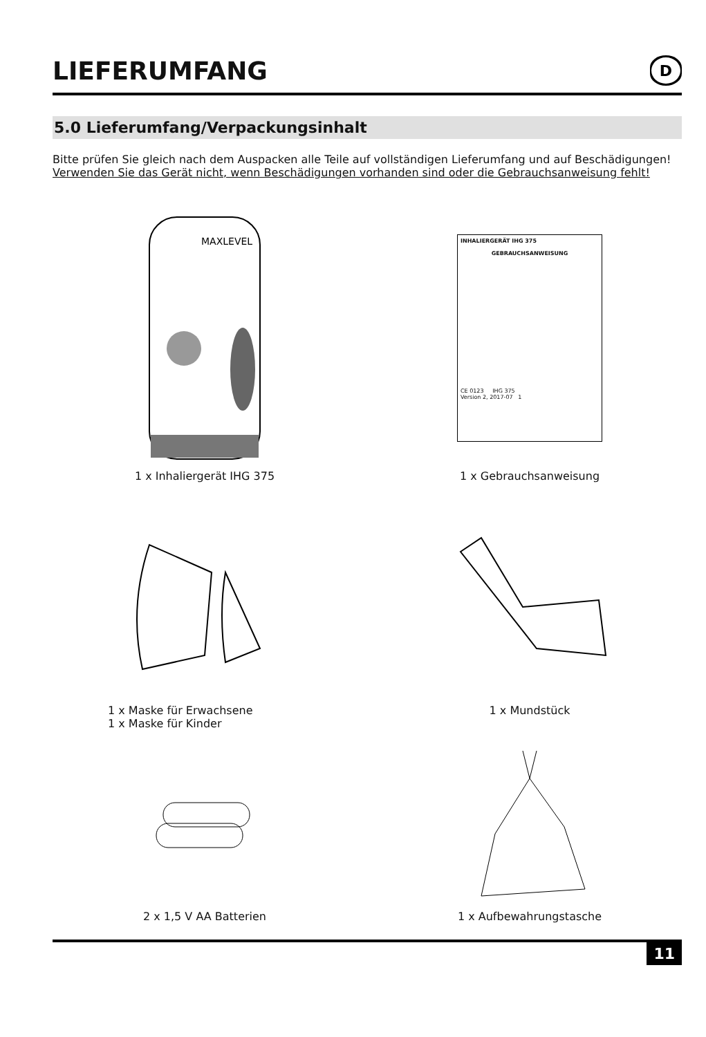LIEFERUMFANG
D
5.0 Lieferumfang/Verpackungsinhalt
Bitte prüfen Sie gleich nach dem Auspacken alle Teile auf vollständigen Lieferumfang und auf Beschädigungen! Verwenden Sie das Gerät nicht, wenn Beschädigungen vorhanden sind oder die Gebrauchsanweisung fehlt!
MAXLEVEL
1 x Inhaliergerät IHG 375
INHALIERGERÄT IHG 375
GEBRAUCHSANWEISUNG
CE 0123 IHG 375
Version 2, 2017-07 1
1 x Gebrauchsanweisung
1 x Maske für Erwachsene
1 x Maske für Kinder
1 x Mundstück
2 x 1,5 V AA Batterien
1 x Aufbewahrungstasche
11